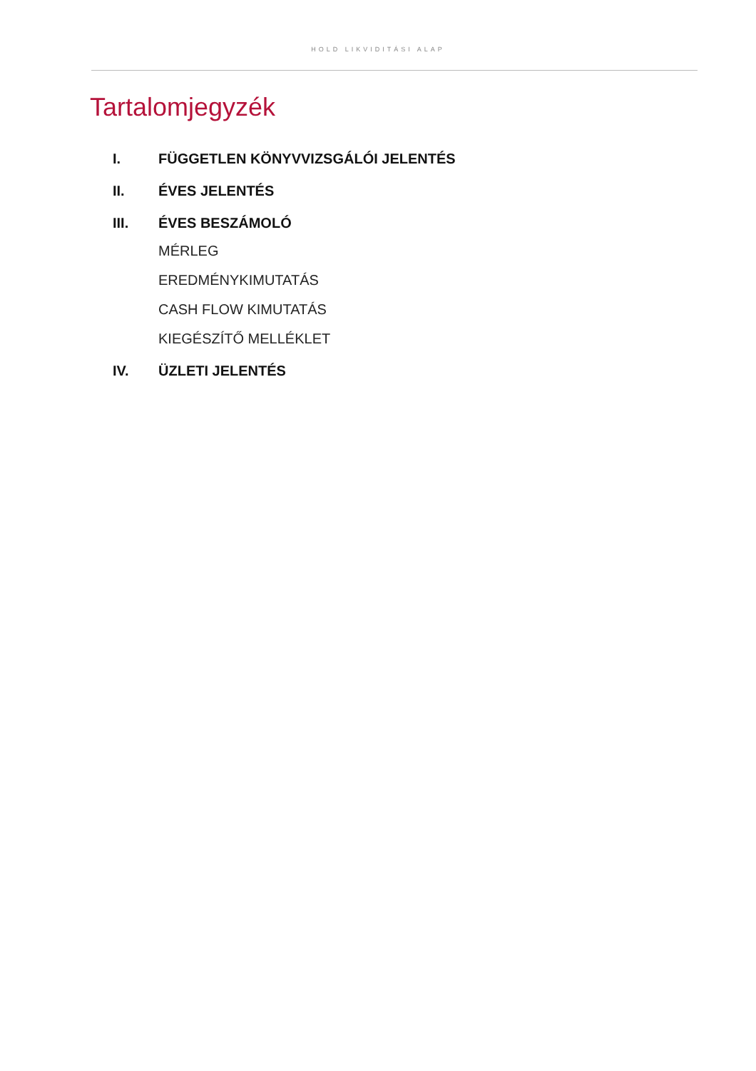HOLD LIKVIDITÁSI ALAP
Tartalomjegyzék
I. FÜGGETLEN KÖNYVVIZSGÁLÓI JELENTÉS
II. ÉVES JELENTÉS
III. ÉVES BESZÁMOLÓ
MÉRLEG
EREDMÉNYKIMUTATÁS
CASH FLOW KIMUTATÁS
KIEGÉSZÍTŐ MELLÉKLET
IV. ÜZLETI JELENTÉS